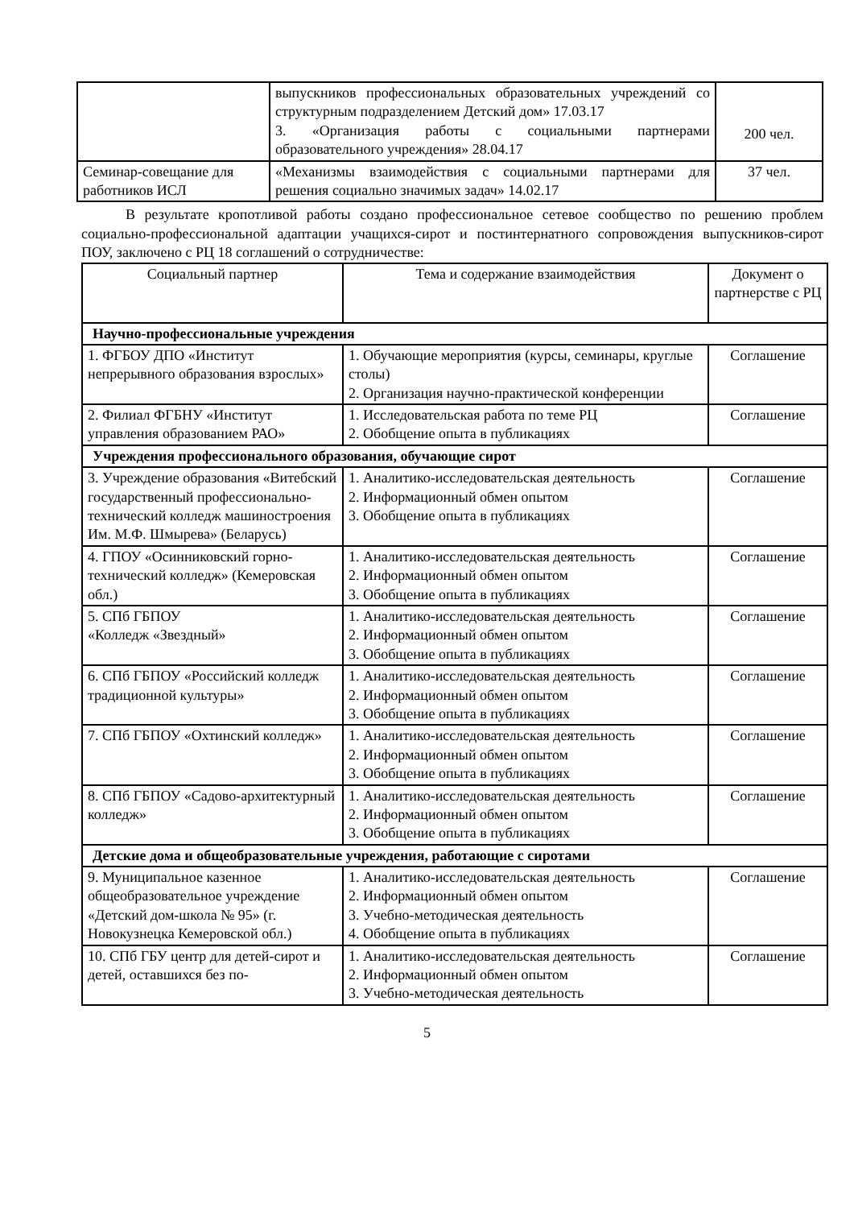| | выпускников профессиональных образовательных учреждений со структурным подразделением Детский дом» 17.03.17 3. «Организация работы с социальными партнерами образовательного учреждения» 28.04.17 | 200 чел. |
| Семинар-совещание для работников ИСЛ | «Механизмы взаимодействия с социальными партнерами для решения социально значимых задач» 14.02.17 | 37 чел. |
В результате кропотливой работы создано профессиональное сетевое сообщество по решению проблем социально-профессиональной адаптации учащихся-сирот и постинтернатного сопровождения выпускников-сирот ПОУ, заключено с РЦ 18 соглашений о сотрудничестве:
| Социальный партнер | Тема и содержание взаимодействия | Документ о партнерстве с РЦ |
| --- | --- | --- |
| Научно-профессиональные учреждения | | |
| 1. ФГБОУ ДПО «Институт непрерывного образования взрослых» | 1. Обучающие мероприятия (курсы, семинары, круглые столы) 2. Организация научно-практической конференции | Соглашение |
| 2. Филиал ФГБНУ «Институт управления образованием РАО» | 1. Исследовательская работа по теме РЦ 2. Обобщение опыта в публикациях | Соглашение |
| Учреждения профессионального образования, обучающие сирот | | |
| 3. Учреждение образования «Витебский государственный профессионально-технический колледж машиностроения Им. М.Ф. Шмырева» (Беларусь) | 1. Аналитико-исследовательская деятельность 2. Информационный обмен опытом 3. Обобщение опыта в публикациях | Соглашение |
| 4. ГПОУ «Осинниковский горно-технический колледж» (Кемеровская обл.) | 1. Аналитико-исследовательская деятельность 2. Информационный обмен опытом 3. Обобщение опыта в публикациях | Соглашение |
| 5. СПб ГБПОУ «Колледж «Звездный» | 1. Аналитико-исследовательская деятельность 2. Информационный обмен опытом 3. Обобщение опыта в публикациях | Соглашение |
| 6. СПб ГБПОУ «Российский колледж традиционной культуры» | 1. Аналитико-исследовательская деятельность 2. Информационный обмен опытом 3. Обобщение опыта в публикациях | Соглашение |
| 7. СПб ГБПОУ «Охтинский колледж» | 1. Аналитико-исследовательская деятельность 2. Информационный обмен опытом 3. Обобщение опыта в публикациях | Соглашение |
| 8. СПб ГБПОУ «Садово-архитектурный колледж» | 1. Аналитико-исследовательская деятельность 2. Информационный обмен опытом 3. Обобщение опыта в публикациях | Соглашение |
| Детские дома и общеобразовательные учреждения, работающие с сиротами | | |
| 9. Муниципальное казенное общеобразовательное учреждение «Детский дом-школа № 95» (г. Новокузнецка Кемеровской обл.) | 1. Аналитико-исследовательская деятельность 2. Информационный обмен опытом 3. Учебно-методическая деятельность 4. Обобщение опыта в публикациях | Соглашение |
| 10. СПб ГБУ центр для детей-сирот и детей, оставшихся без по- | 1. Аналитико-исследовательская деятельность 2. Информационный обмен опытом 3. Учебно-методическая деятельность | Соглашение |
5